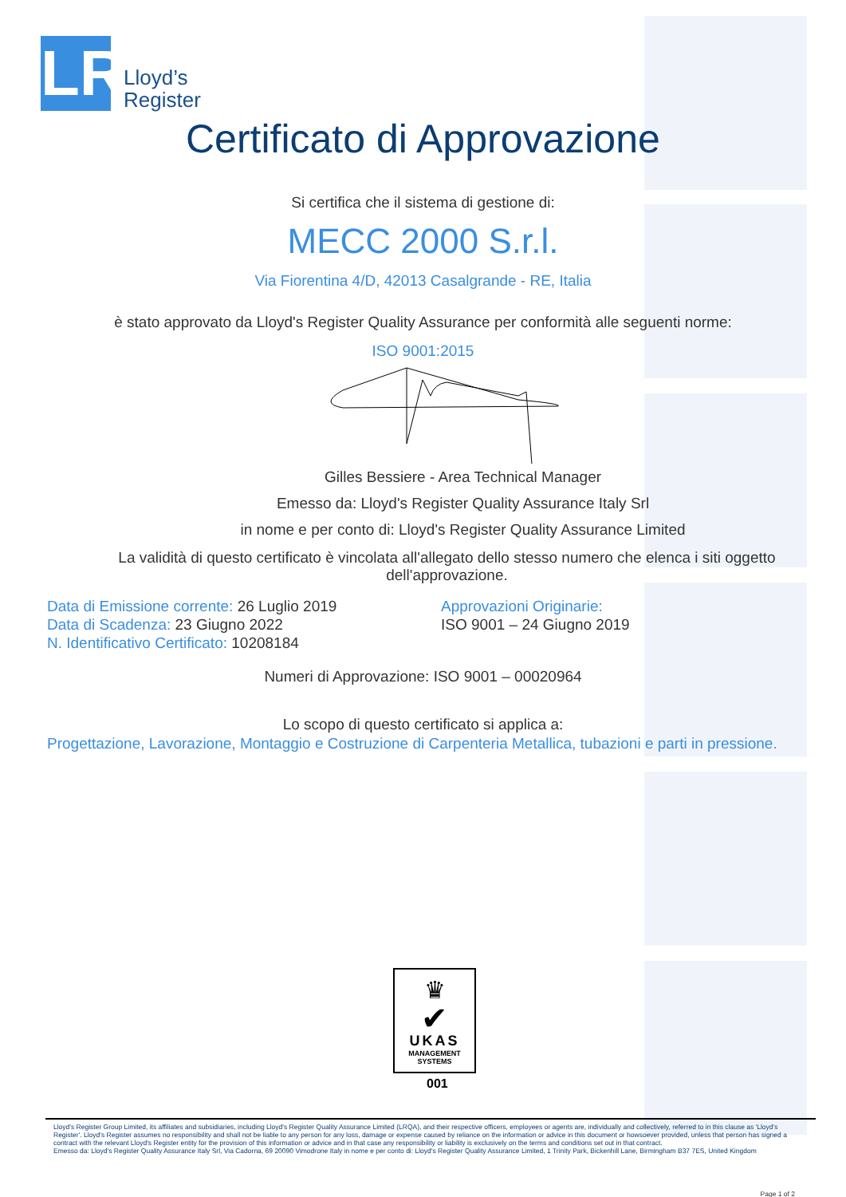LR
Lloyd’s
Register
Certificato di Approvazione
Si certifica che il sistema di gestione di:
MECC 2000 S.r.l.
Via Fiorentina 4/D, 42013 Casalgrande - RE, Italia
è stato approvato da Lloyd's Register Quality Assurance per conformità alle seguenti norme:
ISO 9001:2015
Gilles Bessiere - Area Technical Manager
Emesso da: Lloyd's Register Quality Assurance Italy Srl
in nome e per conto di: Lloyd's Register Quality Assurance Limited
La validità di questo certificato è vincolata all'allegato dello stesso numero che elenca i siti oggetto dell'approvazione.
Data di Emissione corrente: 26 Luglio 2019
Data di Scadenza: 23 Giugno 2022
N. Identificativo Certificato: 10208184
Approvazioni Originarie:
ISO 9001 – 24 Giugno 2019
Numeri di Approvazione: ISO 9001 – 00020964
Lo scopo di questo certificato si applica a:
Progettazione, Lavorazione, Montaggio e Costruzione di Carpenteria Metallica, tubazioni e parti in pressione.
♛
✔
UKAS
MANAGEMENT
SYSTEMS
001
Lloyd's Register Group Limited, its affiliates and subsidiaries, including Lloyd's Register Quality Assurance Limited (LRQA), and their respective officers, employees or agents are, individually and collectively, referred to in this clause as 'Lloyd's Register'. Lloyd's Register assumes no responsibility and shall not be liable to any person for any loss, damage or expense caused by reliance on the information or advice in this document or howsoever provided, unless that person has signed a contract with the relevant Lloyd's Register entity for the provision of this information or advice and in that case any responsibility or liability is exclusively on the terms and conditions set out in that contract.
Emesso da: Lloyd's Register Quality Assurance Italy Srl, Via Cadorna, 69 20090 Vimodrone Italy in nome e per conto di: Lloyd's Register Quality Assurance Limited, 1 Trinity Park, Bickenhill Lane, Birmingham B37 7ES, United Kingdom
Page 1 of 2